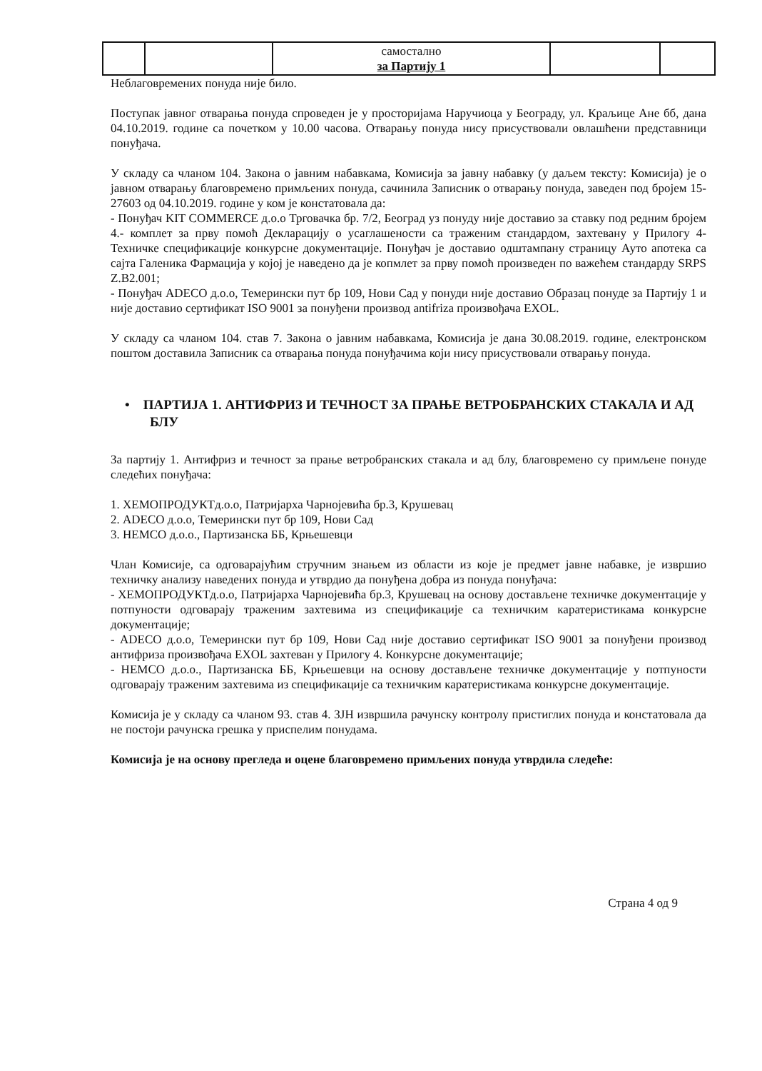| | | самостално за Партију 1 | | |
Неблаговремених понуда није било.
Поступак јавног отварања понуда спроведен је у просторијама Наручиоца у Београду, ул. Краљице Ане бб, дана 04.10.2019. године са почетком у 10.00 часова. Отварању понуда нису присуствовали овлашћени представници понуђача.
У складу са чланом 104. Закона о јавним набавкама, Комисија за јавну набавку (у даљем тексту: Комисија) је о јавном отварању благовремено примљених понуда, сачинила Записник о отварању понуда, заведен под бројем 15-27603 од 04.10.2019. године у ком је констатовала да:
- Понуђач KIT COMMERCE д.о.о Трговачка бр. 7/2, Београд уз понуду није доставио за ставку под редним бројем 4.- комплет за прву помоћ Декларацију о усаглашености са траженим стандардом, захтевану у Прилогу 4- Техничке спецификације конкурсне документације. Понуђач је доставио одштампану страницу Ауто апотека са сајта Галеника Фармација у којој је наведено да је копмлет за прву помоћ произведен по важећем стандарду SRPS Z.B2.001;
- Понуђач ADECO д.о.о, Темерински пут бр 109, Нови Сад у понуди није доставио Образац понуде за Партију 1 и није доставио сертификат ISO 9001 за понуђени производ antifriza произвођача EXOL.
У складу са чланом 104. став 7. Закона о јавним набавкама, Комисија је дана 30.08.2019. године, електронском поштом доставила Записник са отварања понуда понуђачима који нису присуствовали отварању понуда.
• ПАРТИЈА 1. АНТИФРИЗ И ТЕЧНОСТ ЗА ПРАЊЕ ВЕТРОБРАНСКИХ СТАКАЛА И АД БЛУ
За партију 1. Антифриз и течност за прање ветробранских стакала и ад блу, благовремено су примљене понуде следећих понуђача:
1. ХЕМОПРОДУКТд.о.о, Патријарха Чарнојевића бр.3, Крушевац
2. ADECO д.о.о, Темерински пут бр 109, Нови Сад
3. HEMCO д.о.о., Партизанска ББ, Крњешевци
Члан Комисије, са одговарајућим стручним знањем из области из које је предмет јавне набавке, је извршио техничку анализу наведених понуда и утврдио да понуђена добра из понуда понуђача:
- ХЕМОПРОДУКТд.о.о, Патријарха Чарнојевића бр.3, Крушевац на основу достављене техничке документације у потпуности одговарају траженим захтевима из спецификације са техничким каратеристикама конкурсне документације;
- ADECO д.о.о, Темерински пут бр 109, Нови Сад није доставио сертификат ISO 9001 за понуђени производ антифриза произвођача EXOL захтеван у Прилогу 4. Конкурсне документације;
- HEMCO д.о.о., Партизанска ББ, Крњешевци на основу достављене техничке документације у потпуности одговарају траженим захтевима из спецификације са техничким каратеристикама конкурсне документације.
Комисија је у складу са чланом 93. став 4. ЗЈН извршила рачунску контролу пристиглих понуда и констатовала да не постоји рачунска грешка у приспелим понудама.
Комисија је на основу прегледа и оцене благовремено примљених понуда утврдила следеће:
Страна 4 од 9